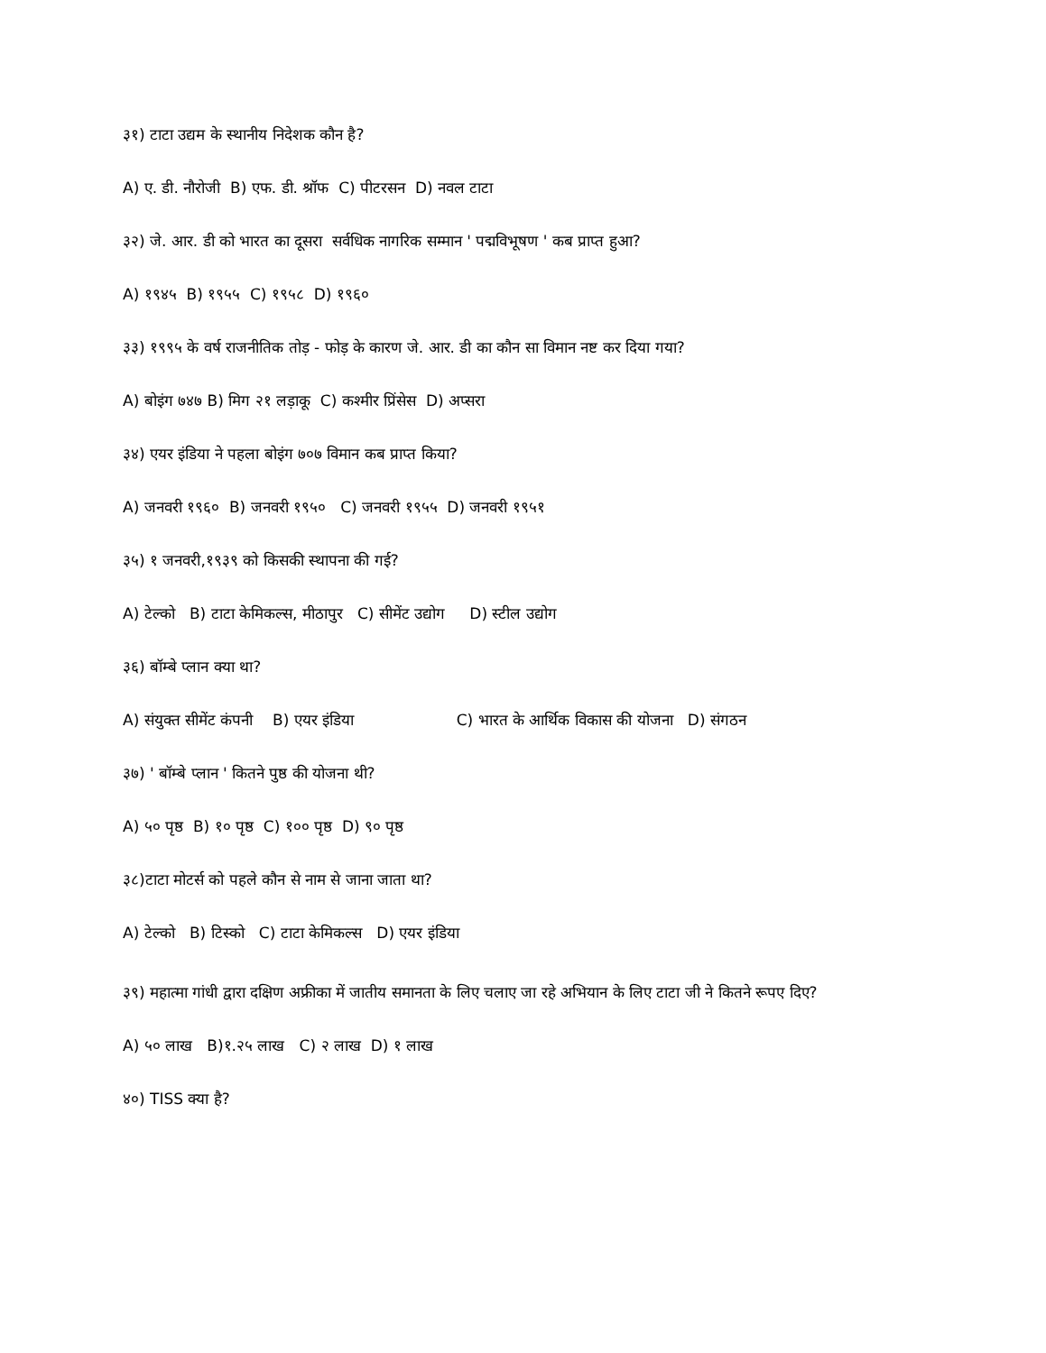३१) टाटा उद्यम के स्थानीय निदेशक कौन है?
A) ए. डी. नौरोजी B) एफ. डी. श्रॉफ C) पीटरसन D) नवल टाटा
३२) जे. आर. डी को भारत का दूसरा सर्वधिक नागरिक सम्मान ' पद्मविभूषण ' कब प्राप्त हुआ?
A) १९४५ B) १९५५ C) १९५८ D) १९६०
३३) १९९५ के वर्ष राजनीतिक तोड़ - फोड़ के कारण जे. आर. डी का कौन सा विमान नष्ट कर दिया गया?
A) बोइंग ७४७ B) मिग २१ लड़ाकू C) कश्मीर प्रिंसेस D) अप्सरा
३४) एयर इंडिया ने पहला बोइंग ७०७ विमान कब प्राप्त किया?
A) जनवरी १९६० B) जनवरी १९५० C) जनवरी १९५५ D) जनवरी १९५१
३५) १ जनवरी,१९३९ को किसकी स्थापना की गई?
A) टेल्को B) टाटा केमिकल्स, मीठापुर C) सीमेंट उद्योग D) स्टील उद्योग
३६) बॉम्बे प्लान क्या था?
A) संयुक्त सीमेंट कंपनी B) एयर इंडिया C) भारत के आर्थिक विकास की योजना D) संगठन
३७) ' बॉम्बे प्लान ' कितने पुष्ठ की योजना थी?
A) ५० पृष्ठ B) १० पृष्ठ C) १०० पृष्ठ D) ९० पृष्ठ
३८)टाटा मोटर्स को पहले कौन से नाम से जाना जाता था?
A) टेल्को B) टिस्को C) टाटा केमिकल्स D) एयर इंडिया
३९) महात्मा गांधी द्वारा दक्षिण अफ्रीका में जातीय समानता के लिए चलाए जा रहे अभियान के लिए टाटा जी ने कितने रूपए दिए?
A) ५० लाख B)१.२५ लाख C) २ लाख D) १ लाख
४०) TISS क्या है?